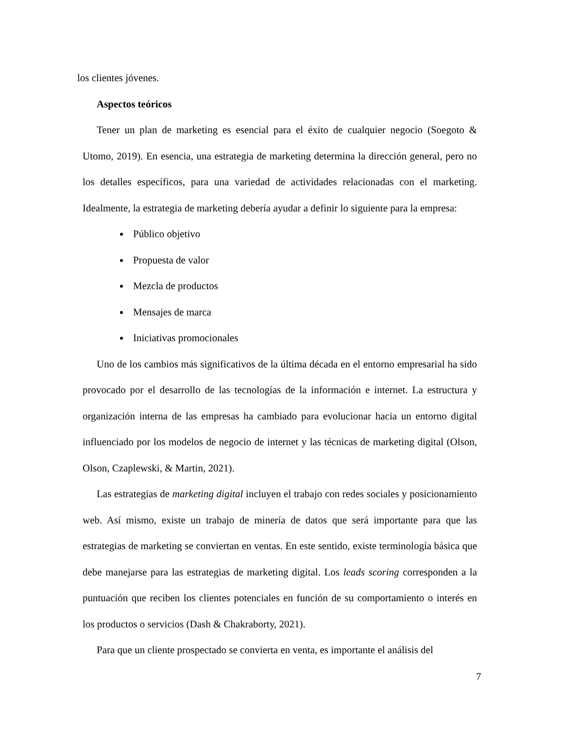los clientes jóvenes.
Aspectos teóricos
Tener un plan de marketing es esencial para el éxito de cualquier negocio (Soegoto & Utomo, 2019). En esencia, una estrategia de marketing determina la dirección general, pero no los detalles específicos, para una variedad de actividades relacionadas con el marketing. Idealmente, la estrategia de marketing debería ayudar a definir lo siguiente para la empresa:
Público objetivo
Propuesta de valor
Mezcla de productos
Mensajes de marca
Iniciativas promocionales
Uno de los cambios más significativos de la última década en el entorno empresarial ha sido provocado por el desarrollo de las tecnologías de la información e internet. La estructura y organización interna de las empresas ha cambiado para evolucionar hacia un entorno digital influenciado por los modelos de negocio de internet y las técnicas de marketing digital (Olson, Olson, Czaplewski, & Martin, 2021).
Las estrategias de marketing digital incluyen el trabajo con redes sociales y posicionamiento web. Así mismo, existe un trabajo de minería de datos que será importante para que las estrategias de marketing se conviertan en ventas. En este sentido, existe terminología básica que debe manejarse para las estrategias de marketing digital. Los leads scoring corresponden a la puntuación que reciben los clientes potenciales en función de su comportamiento o interés en los productos o servicios (Dash & Chakraborty, 2021).
Para que un cliente prospectado se convierta en venta, es importante el análisis del
7